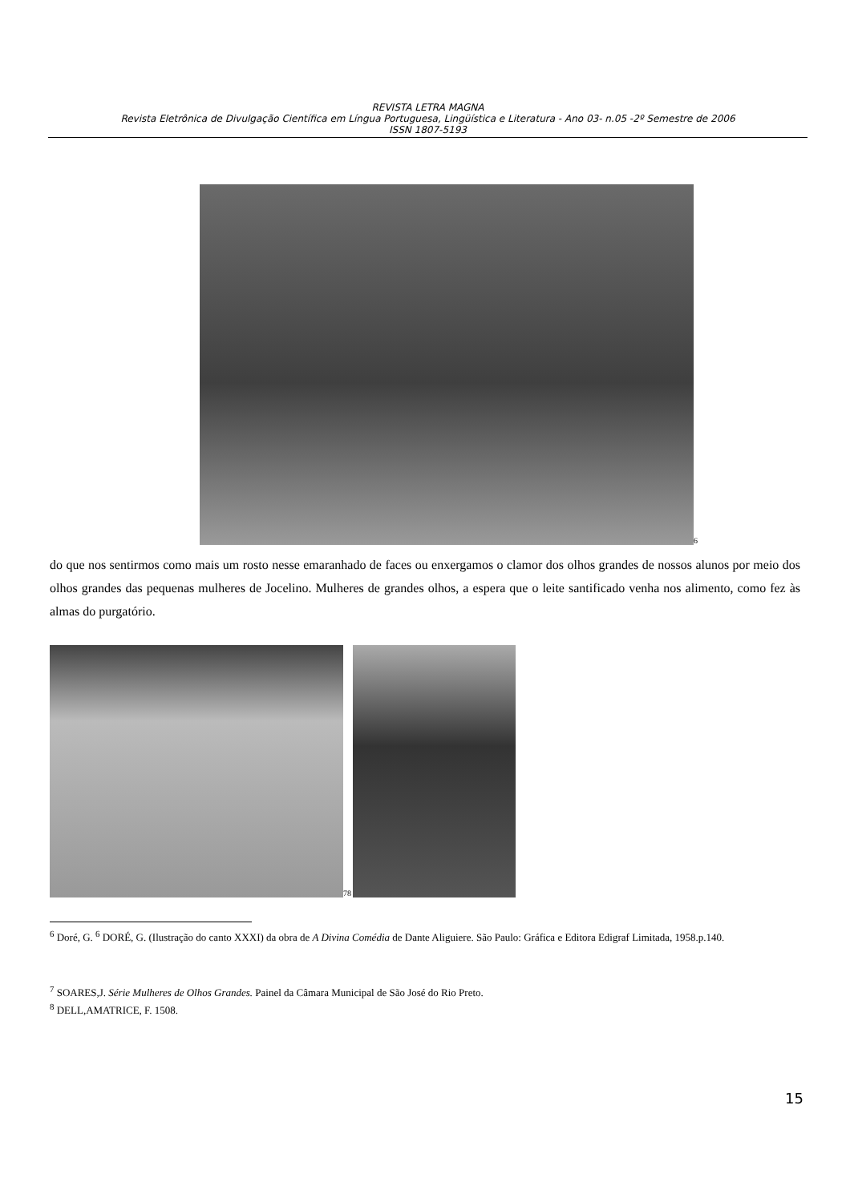REVISTA LETRA MAGNA
Revista Eletrônica de Divulgação Científica em Língua Portuguesa, Lingüística e Literatura - Ano 03- n.05 -2º Semestre de 2006
ISSN 1807-5193
<sup>6</sup>
do que nos sentirmos como mais um rosto nesse emaranhado de faces ou enxergamos o clamor dos olhos grandes de nossos alunos por meio dos olhos grandes das pequenas mulheres de Jocelino. Mulheres de grandes olhos, a espera que o leite santificado venha nos alimento, como fez às almas do purgatório.
<sup>78</sup>
<sup>6</sup> Doré, G. <sup>6</sup> DORÉ, G. (Ilustração do canto XXXI) da obra de A Divina Comédia de Dante Aliguiere. São Paulo: Gráfica e Editora Edigraf Limitada, 1958.p.140.
<sup>7</sup> SOARES,J. Série Mulheres de Olhos Grandes. Painel da Câmara Municipal de São José do Rio Preto.
<sup>8</sup> DELL,AMATRICE, F. 1508.
15